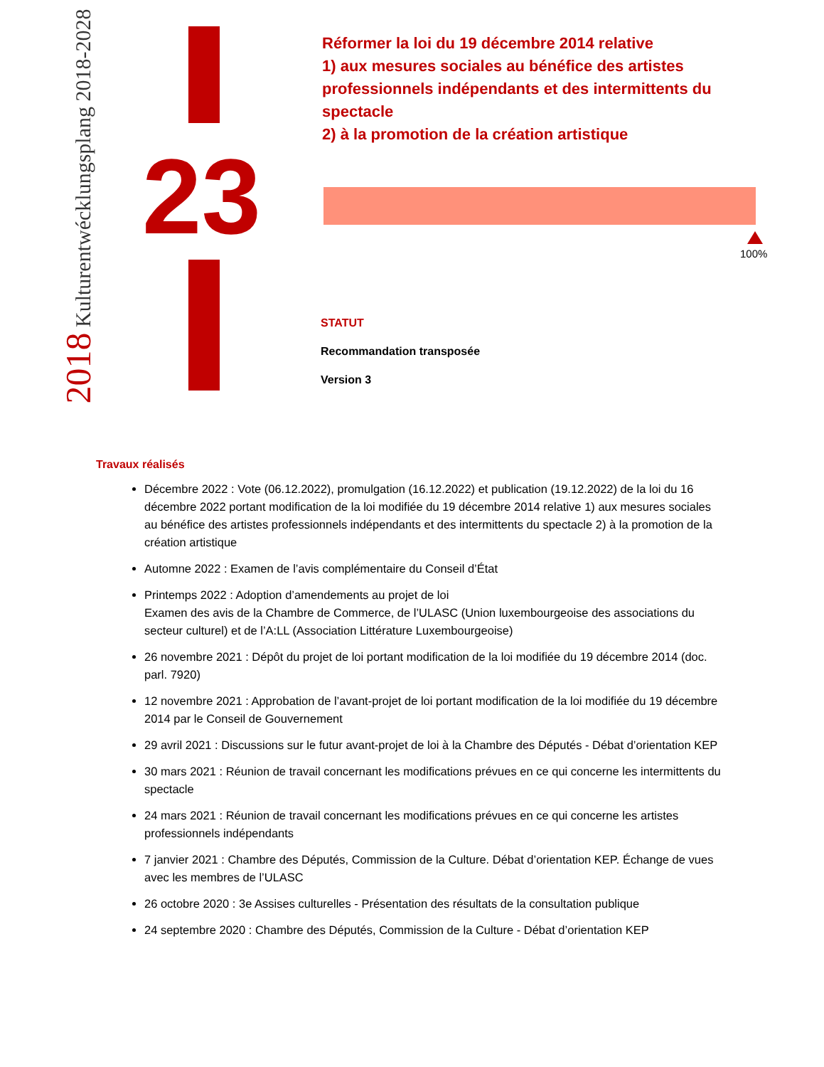2018 Kulturentwécklungsplang 2018-2028
23
Réformer la loi du 19 décembre 2014 relative
1) aux mesures sociales au bénéfice des artistes professionnels indépendants et des intermittents du spectacle
2) à la promotion de la création artistique
100%
STATUT
Recommandation transposée
Version 3
Travaux réalisés
Décembre 2022 : Vote (06.12.2022), promulgation (16.12.2022) et publication (19.12.2022) de la loi du 16 décembre 2022 portant modification de la loi modifiée du 19 décembre 2014 relative 1) aux mesures sociales au bénéfice des artistes professionnels indépendants et des intermittents du spectacle 2) à la promotion de la création artistique
Automne 2022 : Examen de l’avis complémentaire du Conseil d’État
Printemps 2022 : Adoption d’amendements au projet de loi
Examen des avis de la Chambre de Commerce, de l’ULASC (Union luxembourgeoise des associations du secteur culturel) et de l’A:LL (Association Littérature Luxembourgeoise)
26 novembre 2021 : Dépôt du projet de loi portant modification de la loi modifiée du 19 décembre 2014 (doc. parl. 7920)
12 novembre 2021 : Approbation de l’avant-projet de loi portant modification de la loi modifiée du 19 décembre 2014 par le Conseil de Gouvernement
29 avril 2021 : Discussions sur le futur avant-projet de loi à la Chambre des Députés - Débat d’orientation KEP
30 mars 2021 : Réunion de travail concernant les modifications prévues en ce qui concerne les intermittents du spectacle
24 mars 2021 : Réunion de travail concernant les modifications prévues en ce qui concerne les artistes professionnels indépendants
7 janvier 2021 : Chambre des Députés, Commission de la Culture. Débat d’orientation KEP. Échange de vues avec les membres de l’ULASC
26 octobre 2020 : 3e Assises culturelles - Présentation des résultats de la consultation publique
24 septembre 2020 : Chambre des Députés, Commission de la Culture - Débat d’orientation KEP